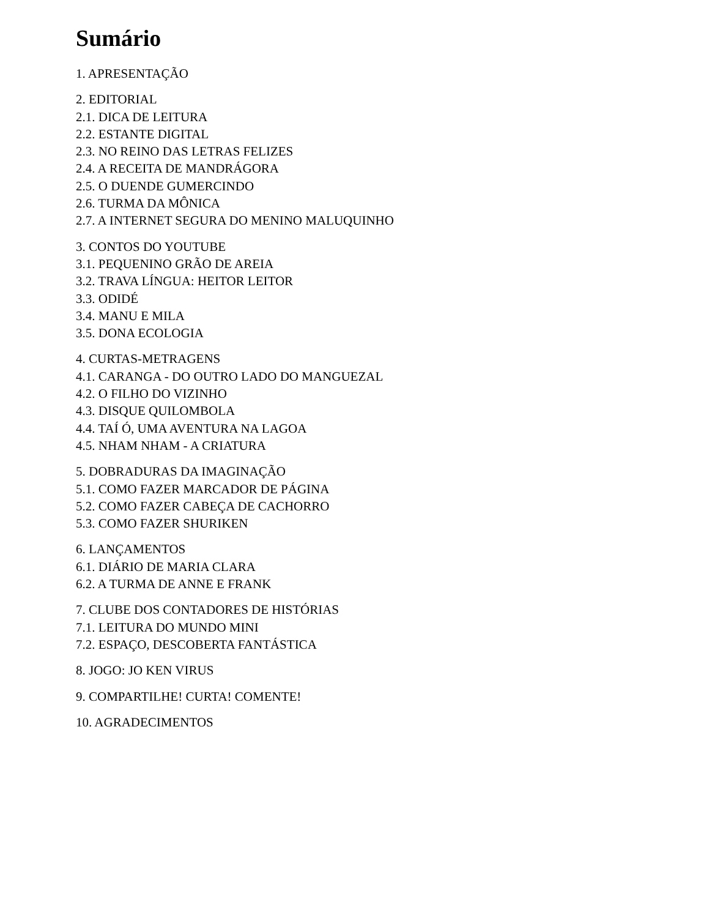Sumário
1. APRESENTAÇÃO
2. EDITORIAL
2.1. DICA DE LEITURA
2.2. ESTANTE DIGITAL
2.3. NO REINO DAS LETRAS FELIZES
2.4. A RECEITA DE MANDRÁGORA
2.5. O DUENDE GUMERCINDO
2.6. TURMA DA MÔNICA
2.7. A INTERNET SEGURA DO MENINO MALUQUINHO
3. CONTOS DO YOUTUBE
3.1. PEQUENINO GRÃO DE AREIA
3.2. TRAVA LÍNGUA: HEITOR LEITOR
3.3. ODIDÉ
3.4. MANU E MILA
3.5. DONA ECOLOGIA
4. CURTAS-METRAGENS
4.1. CARANGA - DO OUTRO LADO DO MANGUEZAL
4.2. O FILHO DO VIZINHO
4.3. DISQUE QUILOMBOLA
4.4. TAÍ Ó, UMA AVENTURA NA LAGOA
4.5. NHAM NHAM - A CRIATURA
5. DOBRADURAS DA IMAGINAÇÃO
5.1. COMO FAZER MARCADOR DE PÁGINA
5.2. COMO FAZER CABEÇA DE CACHORRO
5.3. COMO FAZER SHURIKEN
6. LANÇAMENTOS
6.1. DIÁRIO DE MARIA CLARA
6.2. A TURMA DE ANNE E FRANK
7. CLUBE DOS CONTADORES DE HISTÓRIAS
7.1. LEITURA DO MUNDO MINI
7.2. ESPAÇO, DESCOBERTA FANTÁSTICA
8. JOGO: JO KEN VIRUS
9. COMPARTILHE! CURTA! COMENTE!
10. AGRADECIMENTOS